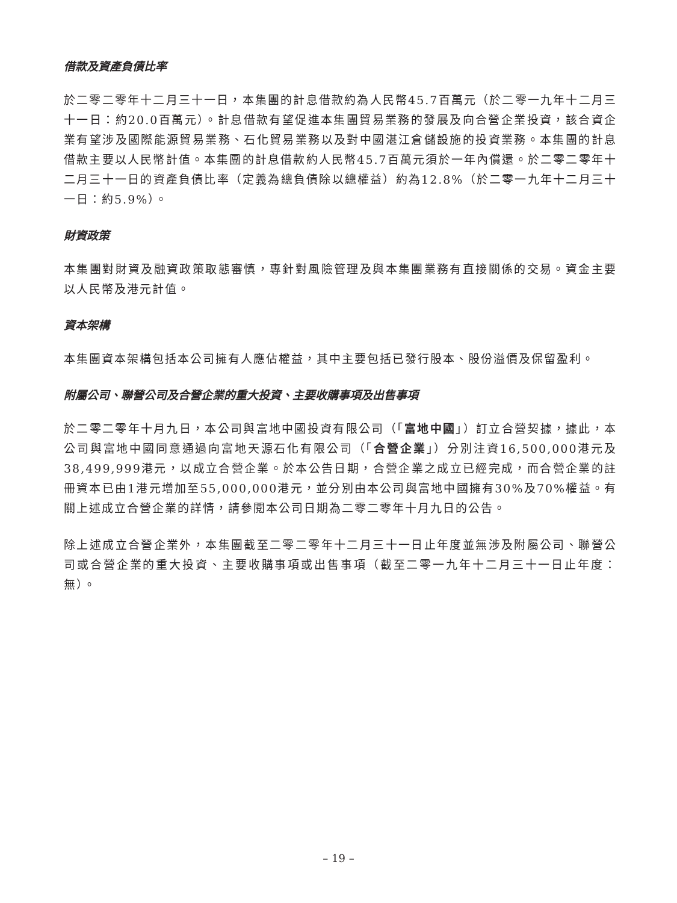借款及資產負債比率
於二零二零年十二月三十一日，本集團的計息借款約為人民幣45.7百萬元（於二零一九年十二月三十一日：約20.0百萬元）。計息借款有望促進本集團貿易業務的發展及向合營企業投資，該合資企業有望涉及國際能源貿易業務、石化貿易業務以及對中國湛江倉儲設施的投資業務。本集團的計息借款主要以人民幣計值。本集團的計息借款約人民幣45.7百萬元須於一年內償還。於二零二零年十二月三十一日的資產負債比率（定義為總負債除以總權益）約為12.8%（於二零一九年十二月三十一日：約5.9%）。
財資政策
本集團對財資及融資政策取態審慎，專針對風險管理及與本集團業務有直接關係的交易。資金主要以人民幣及港元計值。
資本架構
本集團資本架構包括本公司擁有人應佔權益，其中主要包括已發行股本、股份溢價及保留盈利。
附屬公司、聯營公司及合營企業的重大投資、主要收購事項及出售事項
於二零二零年十月九日，本公司與富地中國投資有限公司（「富地中國」）訂立合營契據，據此，本公司與富地中國同意通過向富地天源石化有限公司（「合營企業」）分別注資16,500,000港元及38,499,999港元，以成立合營企業。於本公告日期，合營企業之成立已經完成，而合營企業的註冊資本已由1港元增加至55,000,000港元，並分別由本公司與富地中國擁有30%及70%權益。有關上述成立合營企業的詳情，請參閱本公司日期為二零二零年十月九日的公告。
除上述成立合營企業外，本集團截至二零二零年十二月三十一日止年度並無涉及附屬公司、聯營公司或合營企業的重大投資、主要收購事項或出售事項（截至二零一九年十二月三十一日止年度：無）。
– 19 –